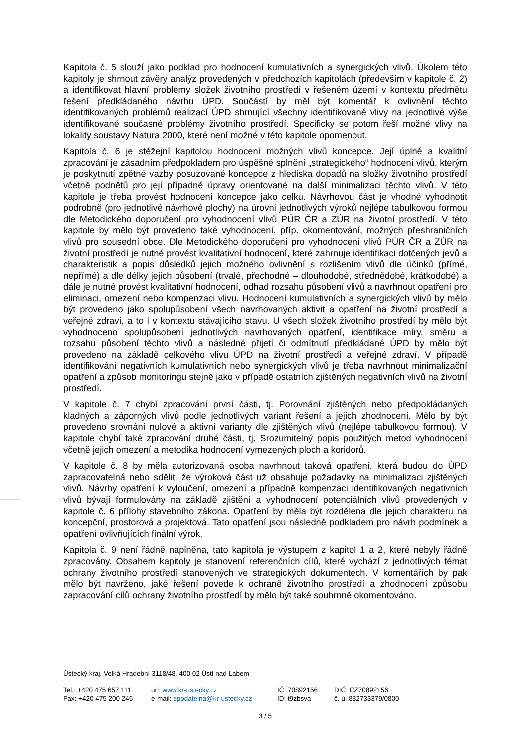Kapitola č. 5 slouží jako podklad pro hodnocení kumulativních a synergických vlivů. Úkolem této kapitoly je shrnout závěry analýz provedených v předchozích kapitolách (především v kapitole č. 2) a identifikovat hlavní problémy složek životního prostředí v řešeném území v kontextu předmětu řešení předkládaného návrhu ÚPD. Součástí by měl být komentář k ovlivnění těchto identifikovaných problémů realizací ÚPD shrnující všechny identifikované vlivy na jednotlivé výše identifikované současné problémy životního prostředí. Specificky se potom řeší možné vlivy na lokality soustavy Natura 2000, které není možné v této kapitole opomenout.
Kapitola č. 6 je stěžejní kapitolou hodnocení možných vlivů koncepce. Její úplné a kvalitní zpracování je zásadním předpokladem pro úspěšné splnění „strategického“ hodnocení vlivů, kterým je poskytnutí zpětné vazby posuzované koncepce z hlediska dopadů na složky životního prostředí včetně podnětů pro její případné úpravy orientované na další minimalizaci těchto vlivů. V této kapitole je třeba provést hodnocení koncepce jako celku. Návrhovou část je vhodné vyhodnotit podrobně (pro jednotlivé návrhové plochy) na úrovni jednotlivých výroků nejlépe tabulkovou formou dle Metodického doporučení pro vyhodnocení vlivů PÚR ČR a ZÚR na životní prostředí. V této kapitole by mělo být provedeno také vyhodnocení, příp. okomentování, možných přeshraničních vlivů pro sousední obce. Dle Metodického doporučení pro vyhodnocení vlivů PÚR ČR a ZÚR na životní prostředí je nutné provést kvalitativní hodnocení, které zahrnuje identifikaci dotčených jevů a charakteristik a popis důsledků jejich možného ovlivnění s rozlišením vlivů dle účinků (přímé, nepřímé) a dle délky jejich působení (trvalé, přechodné – dlouhodobé, střednědobé, krátkodobé) a dále je nutné provést kvalitativní hodnocení, odhad rozsahu působení vlivů a navrhnout opatření pro eliminaci, omezení nebo kompenzaci vlivu. Hodnocení kumulativních a synergických vlivů by mělo být provedeno jako spolupůsobení všech navrhovaných aktivit a opatření na životní prostředí a veřejné zdraví, a to i v kontextu stávajícího stavu. U všech složek životního prostředí by mělo být vyhodnoceno spolupůsobení jednotlivých navrhovaných opatření, identifikace míry, směru a rozsahu působení těchto vlivů a následné přijetí či odmítnutí předkládané ÚPD by mělo být provedeno na základě celkového vlivu ÚPD na životní prostředí a veřejné zdraví. V případě identifikování negativních kumulativních nebo synergických vlivů je třeba navrhnout minimalizační opatření a způsob monitoringu stejně jako v případě ostatních zjištěných negativních vlivů na životní prostředí.
V kapitole č. 7 chybí zpracování první části, tj. Porovnání zjištěných nebo předpokládaných kladných a záporných vlivů podle jednotlivých variant řešení a jejich zhodnocení. Mělo by být provedeno srovnání nulové a aktivní varianty dle zjištěných vlivů (nejlépe tabulkovou formou). V kapitole chybí také zpracování druhé části, tj. Srozumitelný popis použitých metod vyhodnocení včetně jejich omezení a metodika hodnocení vymezených ploch a koridorů.
V kapitole č. 8 by měla autorizovaná osoba navrhnout taková opatření, která budou do ÚPD zapracovatelná nebo sdělit, že výroková část už obsahuje požadavky na minimalizaci zjištěných vlivů. Návrhy opatření k vyloučení, omezení a případně kompenzaci identifikovaných negativních vlivů bývají formulovány na základě zjištění a vyhodnocení potenciálních vlivů provedených v kapitole č. 6 přílohy stavebního zákona. Opatření by měla být rozdělena dle jejich charakteru na koncepční, prostorová a projektová. Tato opatření jsou následně podkladem pro návrh podmínek a opatření ovlivňujících finální výrok.
Kapitola č. 9 není řádně naplněna, tato kapitola je výstupem z kapitol 1 a 2, které nebyly řádně zpracovány. Obsahem kapitoly je stanovení referenčních cílů, které vychází z jednotlivých témat ochrany životního prostředí stanovených ve strategických dokumentech. V komentářích by pak mělo být navrženo, jaké řešení povede k ochraně životního prostředí a zhodnocení způsobu zapracování cílů ochrany životního prostředí by mělo být také souhrnně okomentováno.
Ústecký kraj, Velká Hradební 3118/48, 400 02 Ústí nad Labem
Tel.: +420 475 657 111
url: www.kr-ustecky.cz IČ: 70892156 DIČ: CZ70892156
Fax: +420 475 200 245 e-mail: epodatelna@kr-ustecky.cz
ID: t9zbsva č. ú. 882733379/0800
3 / 5